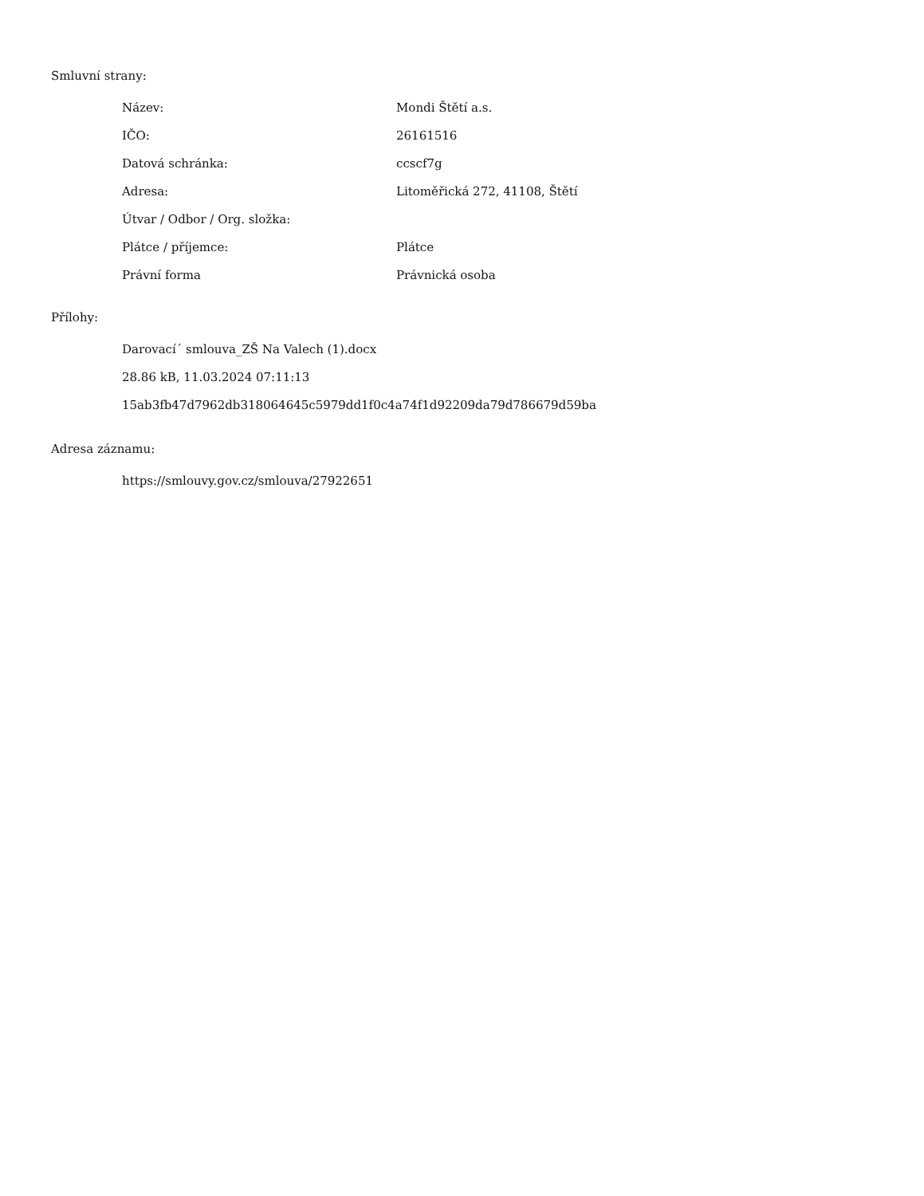Smluvní strany:
| Název: | Mondi Štětí a.s. |
| IČO: | 26161516 |
| Datová schránka: | ccscf7g |
| Adresa: | Litoměřická 272, 41108, Štětí |
| Útvar / Odbor / Org. složka: | |
| Plátce / příjemce: | Plátce |
| Právní forma | Právnická osoba |
Přílohy:
Darovací´ smlouva_ZŠ Na Valech (1).docx
28.86 kB, 11.03.2024 07:11:13
15ab3fb47d7962db318064645c5979dd1f0c4a74f1d92209da79d786679d59ba
Adresa záznamu:
https://smlouvy.gov.cz/smlouva/27922651